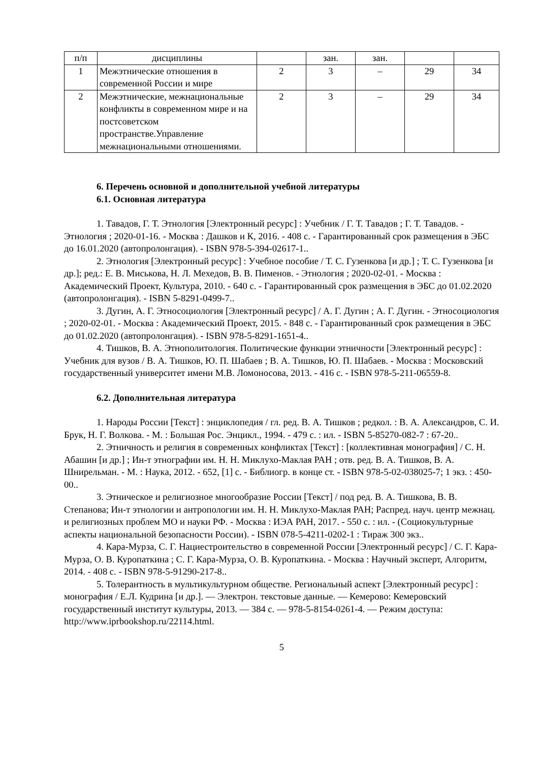| п/п | дисциплины | | зан. | зан. | | |
| 1 | Межэтнические отношения в современной России и мире | 2 | 3 | – | 29 | 34 |
| 2 | Межэтнические, межнациональные конфликты в современном мире и на постсоветском пространстве.Управление межнациональными отношениями. | 2 | 3 | – | 29 | 34 |
6. Перечень основной и дополнительной учебной литературы
6.1. Основная литература
1. Тавадов, Г. Т. Этнология [Электронный ресурс] : Учебник / Г. Т. Тавадов ; Г. Т. Тавадов. - Этнология ; 2020-01-16. - Москва : Дашков и К, 2016. - 408 с. - Гарантированный срок размещения в ЭБС до 16.01.2020 (автопролонгация). - ISBN 978-5-394-02617-1..
2. Этнология [Электронный ресурс] : Учебное пособие / Т. С. Гузенкова [и др.] ; Т. С. Гузенкова [и др.]; ред.: Е. В. Миськова, Н. Л. Мехедов, В. В. Пименов. - Этнология ; 2020-02-01. - Москва : Академический Проект, Культура, 2010. - 640 с. - Гарантированный срок размещения в ЭБС до 01.02.2020 (автопролонгация). - ISBN 5-8291-0499-7..
3. Дугин, А. Г. Этносоциология [Электронный ресурс] / А. Г. Дугин ; А. Г. Дугин. - Этносоциология ; 2020-02-01. - Москва : Академический Проект, 2015. - 848 с. - Гарантированный срок размещения в ЭБС до 01.02.2020 (автопролонгация). - ISBN 978-5-8291-1651-4..
4. Тишков, В. А. Этнополитология. Политические функции этничности [Электронный ресурс] : Учебник для вузов / В. А. Тишков, Ю. П. Шабаев ; В. А. Тишков, Ю. П. Шабаев. - Москва : Московский государственный университет имени М.В. Ломоносова, 2013. - 416 с. - ISBN 978-5-211-06559-8.
6.2. Дополнительная литература
1. Народы России [Текст] : энциклопедия / гл. ред. В. А. Тишков ; редкол. : В. А. Александров, С. И. Брук, Н. Г. Волкова. - М. : Большая Рос. Энцикл., 1994. - 479 с. : ил. - ISBN 5-85270-082-7 : 67-20..
2. Этничность и религия в современных конфликтах [Текст] : [коллективная монография] / С. Н. Абашин [и др.] ; Ин-т этнографии им. Н. Н. Миклухо-Маклая РАН ; отв. ред. В. А. Тишков, В. А. Шнирельман. - М. : Наука, 2012. - 652, [1] с. - Библиогр. в конце ст. - ISBN 978-5-02-038025-7; 1 экз. : 450-00..
3. Этническое и религиозное многообразие России [Текст] / под ред. В. А. Тишкова, В. В. Степанова; Ин-т этнологии и антропологии им. Н. Н. Миклухо-Маклая РАН; Распред. науч. центр межнац. и религиозных проблем МО и науки РФ. - Москва : ИЭА РАН, 2017. - 550 с. : ил. - (Социокультурные аспекты национальной безопасности России). - ISBN 078-5-4211-0202-1 : Тираж 300 экз..
4. Кара-Мурза, С. Г. Нациестроительство в современной России [Электронный ресурс] / С. Г. Кара-Мурза, О. В. Куропаткина ; С. Г. Кара-Мурза, О. В. Куропаткина. - Москва : Научный эксперт, Алгоритм, 2014. - 408 с. - ISBN 978-5-91290-217-8..
5. Толерантность в мультикультурном обществе. Региональный аспект [Электронный ресурс] : монография / Е.Л. Кудрина [и др.]. — Электрон. текстовые данные. — Кемерово: Кемеровский государственный институт культуры, 2013. — 384 c. — 978-5-8154-0261-4. — Режим доступа: http://www.iprbookshop.ru/22114.html.
5